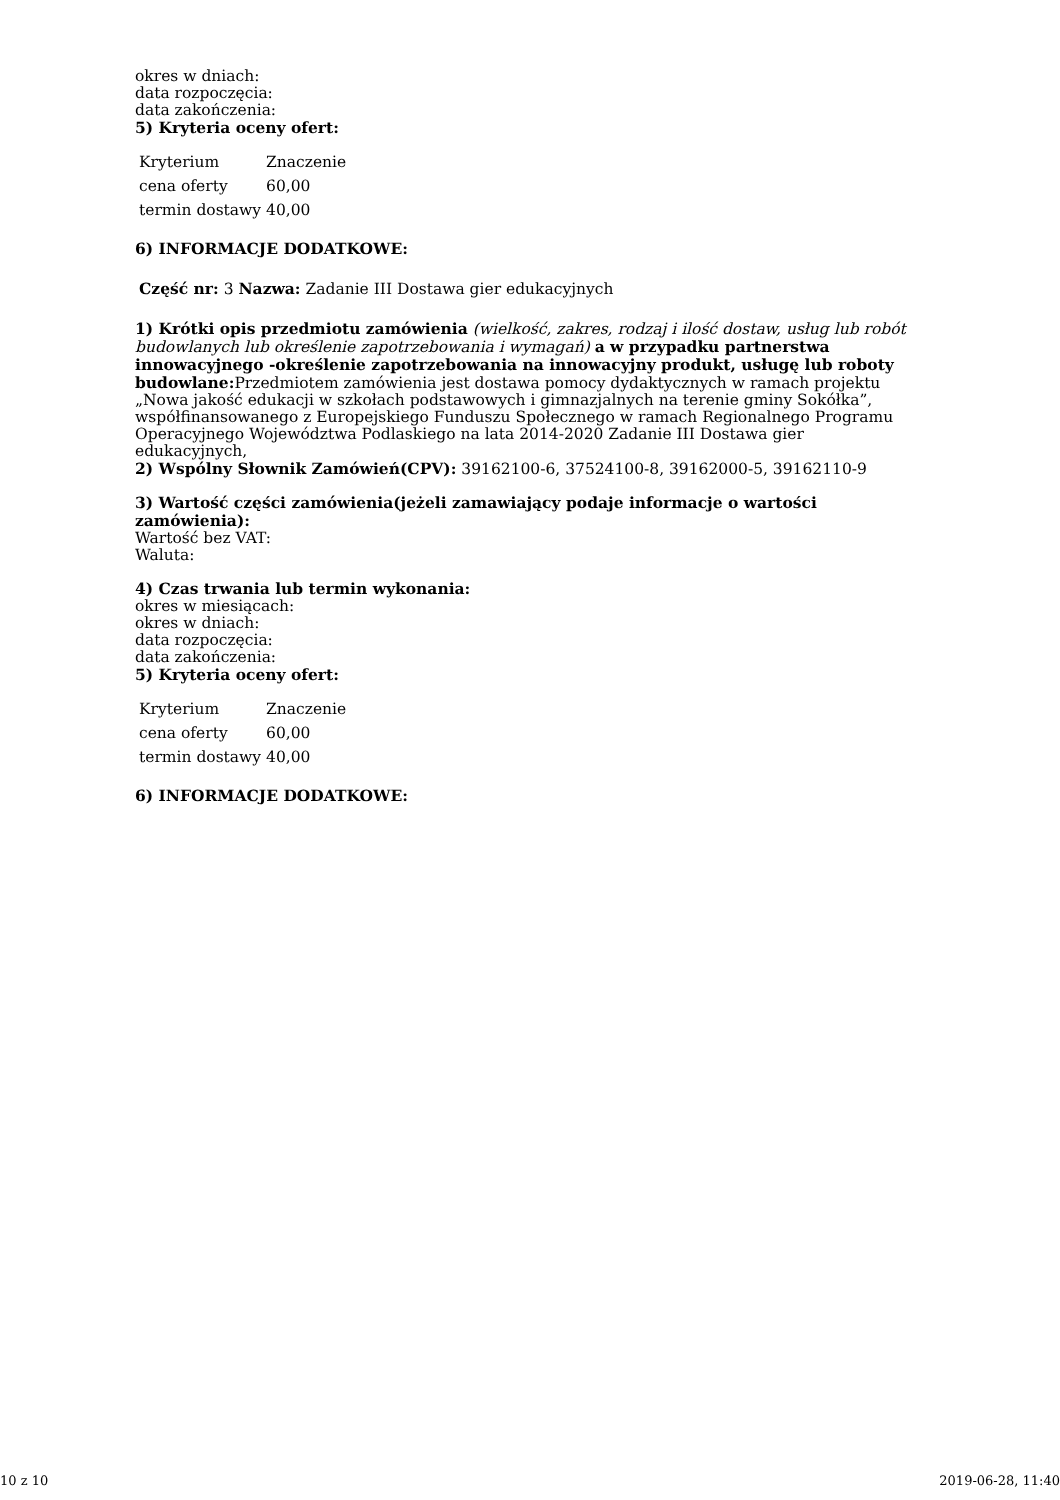okres w dniach:
data rozpoczęcia:
data zakończenia:
5) Kryteria oceny ofert:
| Kryterium | Znaczenie |
| cena oferty | 60,00 |
| termin dostawy | 40,00 |
6) INFORMACJE DODATKOWE:
Część nr: 3 Nazwa: Zadanie III Dostawa gier edukacyjnych
1) Krótki opis przedmiotu zamówienia (wielkość, zakres, rodzaj i ilość dostaw, usług lub robót budowlanych lub określenie zapotrzebowania i wymagań) a w przypadku partnerstwa innowacyjnego -określenie zapotrzebowania na innowacyjny produkt, usługę lub roboty budowlane: Przedmiotem zamówienia jest dostawa pomocy dydaktycznych w ramach projektu „Nowa jakość edukacji w szkołach podstawowych i gimnazjalnych na terenie gminy Sokółka”, współfinansowanego z Europejskiego Funduszu Społecznego w ramach Regionalnego Programu Operacyjnego Województwa Podlaskiego na lata 2014-2020 Zadanie III Dostawa gier edukacyjnych,
2) Wspólny Słownik Zamówień(CPV): 39162100-6, 37524100-8, 39162000-5, 39162110-9
3) Wartość części zamówienia(jeżeli zamawiający podaje informacje o wartości zamówienia):
Wartość bez VAT:
Waluta:
4) Czas trwania lub termin wykonania:
okres w miesiącach:
okres w dniach:
data rozpoczęcia:
data zakończenia:
5) Kryteria oceny ofert:
| Kryterium | Znaczenie |
| cena oferty | 60,00 |
| termin dostawy | 40,00 |
6) INFORMACJE DODATKOWE:
10 z 10 2019-06-28, 11:40